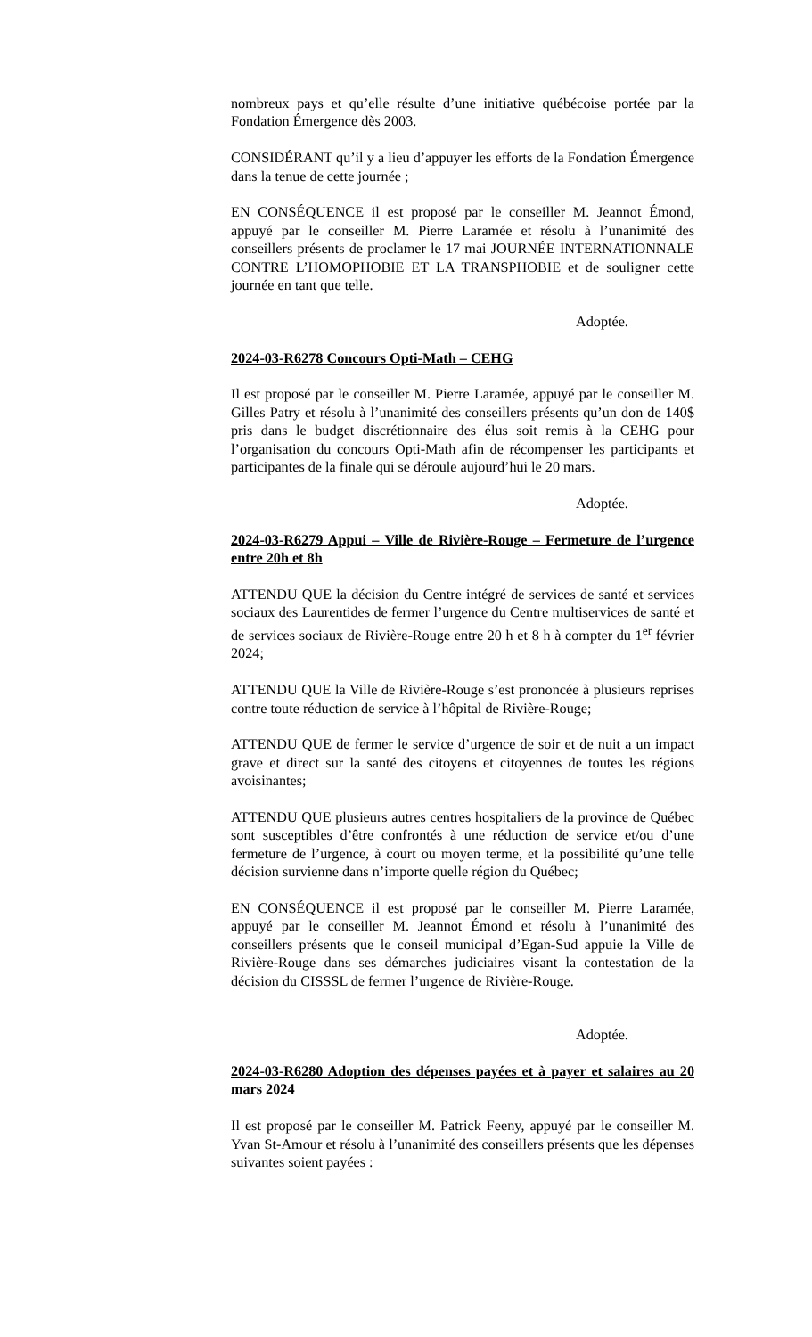nombreux pays et qu’elle résulte d’une initiative québécoise portée par la Fondation Émergence dès 2003.
CONSIDÉRANT qu’il y a lieu d’appuyer les efforts de la Fondation Émergence dans la tenue de cette journée ;
EN CONSÉQUENCE il est proposé par le conseiller M. Jeannot Émond, appuyé par le conseiller M. Pierre Laramée et résolu à l’unanimité des conseillers présents de proclamer le 17 mai JOURNÉE INTERNATIONNALE CONTRE L’HOMOPHOBIE ET LA TRANSPHOBIE et de souligner cette journée en tant que telle.
Adoptée.
2024-03-R6278 Concours Opti-Math – CEHG
Il est proposé par le conseiller M. Pierre Laramée, appuyé par le conseiller M. Gilles Patry et résolu à l’unanimité des conseillers présents qu’un don de 140$ pris dans le budget discrétionnaire des élus soit remis à la CEHG pour l’organisation du concours Opti-Math afin de récompenser les participants et participantes de la finale qui se déroule aujourd’hui le 20 mars.
Adoptée.
2024-03-R6279 Appui – Ville de Rivière-Rouge – Fermeture de l’urgence entre 20h et 8h
ATTENDU QUE la décision du Centre intégré de services de santé et services sociaux des Laurentides de fermer l’urgence du Centre multiservices de santé et de services sociaux de Rivière-Rouge entre 20 h et 8 h à compter du 1<sup>er</sup> février 2024;
ATTENDU QUE la Ville de Rivière-Rouge s’est prononcée à plusieurs reprises contre toute réduction de service à l’hôpital de Rivière-Rouge;
ATTENDU QUE de fermer le service d’urgence de soir et de nuit a un impact grave et direct sur la santé des citoyens et citoyennes de toutes les régions avoisinantes;
ATTENDU QUE plusieurs autres centres hospitaliers de la province de Québec sont susceptibles d’être confrontés à une réduction de service et/ou d’une fermeture de l’urgence, à court ou moyen terme, et la possibilité qu’une telle décision survienne dans n’importe quelle région du Québec;
EN CONSÉQUENCE il est proposé par le conseiller M. Pierre Laramée, appuyé par le conseiller M. Jeannot Émond et résolu à l’unanimité des conseillers présents que le conseil municipal d’Egan-Sud appuie la Ville de Rivière-Rouge dans ses démarches judiciaires visant la contestation de la décision du CISSSL de fermer l’urgence de Rivière-Rouge.
Adoptée.
2024-03-R6280 Adoption des dépenses payées et à payer et salaires au 20 mars 2024
Il est proposé par le conseiller M. Patrick Feeny, appuyé par le conseiller M. Yvan St-Amour et résolu à l’unanimité des conseillers présents que les dépenses suivantes soient payées :